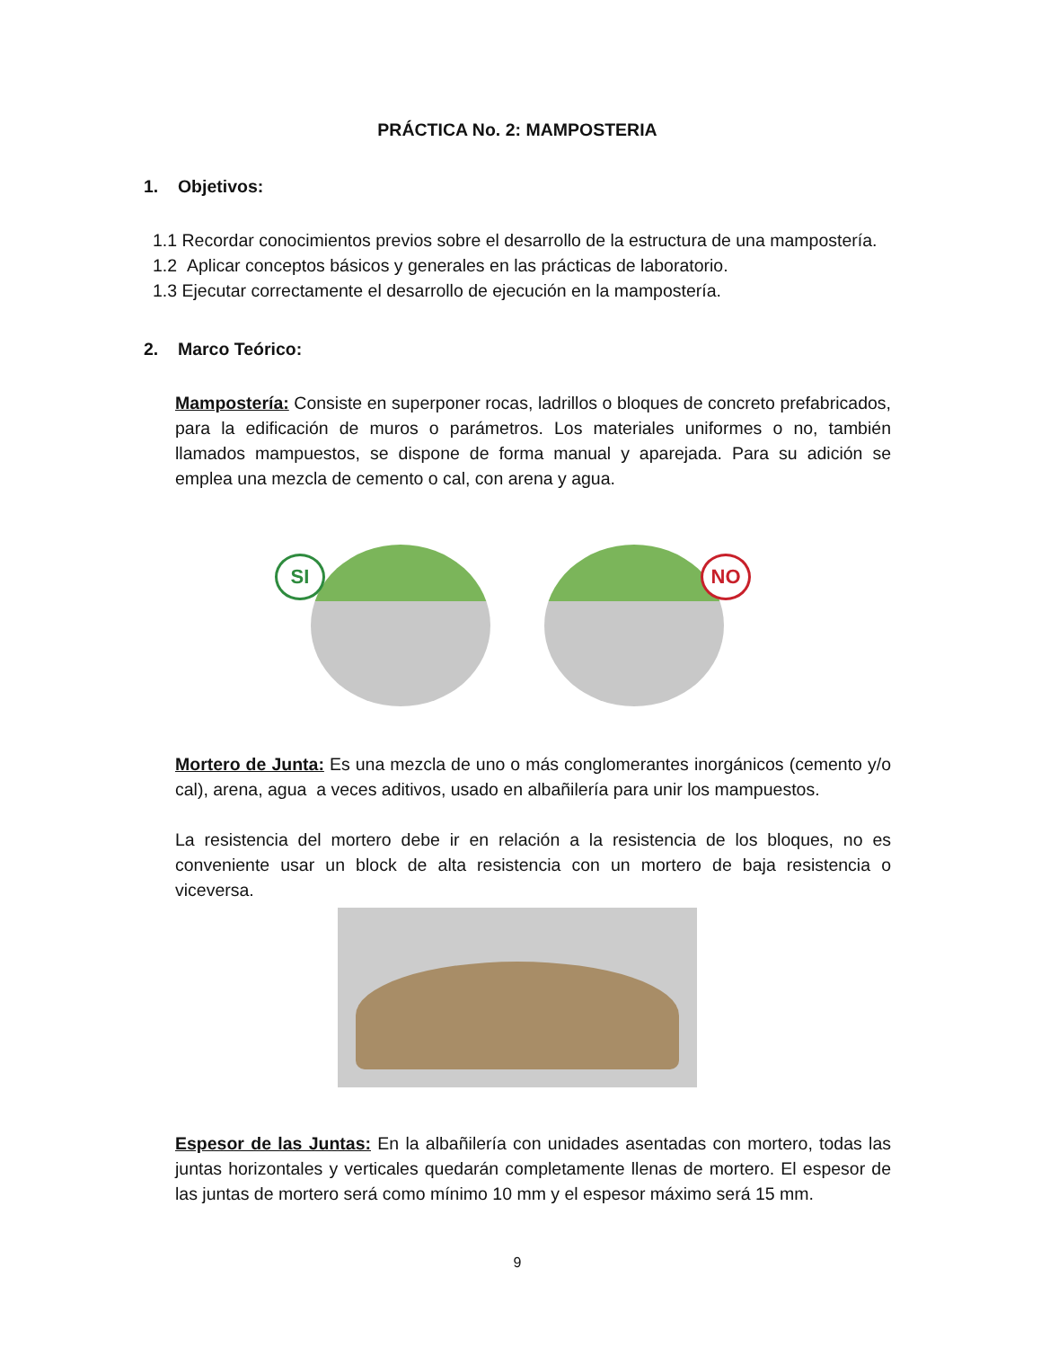PRÁCTICA No. 2: MAMPOSTERIA
1. Objetivos:
1.1 Recordar conocimientos previos sobre el desarrollo de la estructura de una mampostería.
1.2 Aplicar conceptos básicos y generales en las prácticas de laboratorio.
1.3 Ejecutar correctamente el desarrollo de ejecución en la mampostería.
2. Marco Teórico:
Mampostería: Consiste en superponer rocas, ladrillos o bloques de concreto prefabricados, para la edificación de muros o parámetros. Los materiales uniformes o no, también llamados mampuestos, se dispone de forma manual y aparejada. Para su adición se emplea una mezcla de cemento o cal, con arena y agua.
SI
NO
Mortero de Junta: Es una mezcla de uno o más conglomerantes inorgánicos (cemento y/o cal), arena, agua a veces aditivos, usado en albañilería para unir los mampuestos.
La resistencia del mortero debe ir en relación a la resistencia de los bloques, no es conveniente usar un block de alta resistencia con un mortero de baja resistencia o viceversa.
Espesor de las Juntas: En la albañilería con unidades asentadas con mortero, todas las juntas horizontales y verticales quedarán completamente llenas de mortero. El espesor de las juntas de mortero será como mínimo 10 mm y el espesor máximo será 15 mm.
9